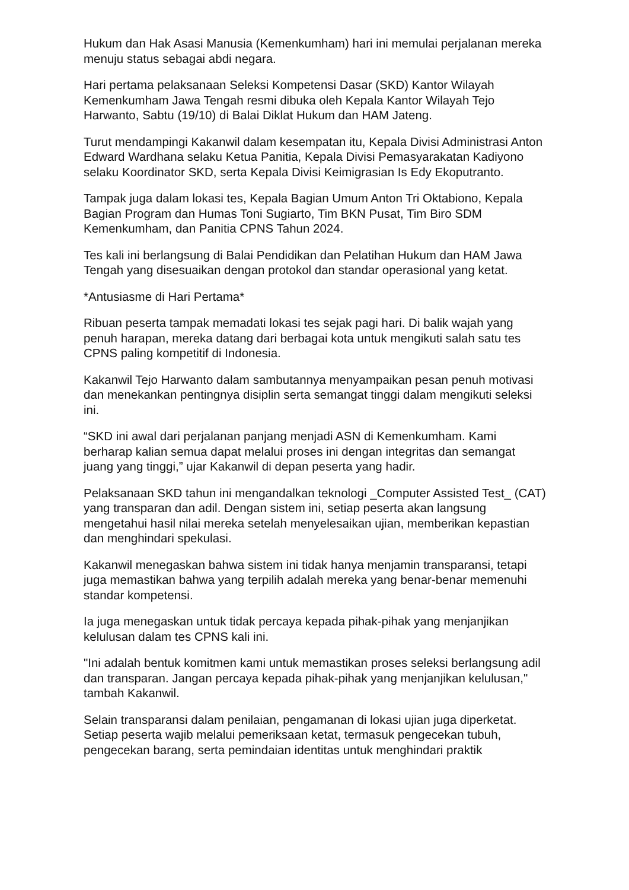Hukum dan Hak Asasi Manusia (Kemenkumham) hari ini memulai perjalanan mereka menuju status sebagai abdi negara.
Hari pertama pelaksanaan Seleksi Kompetensi Dasar (SKD) Kantor Wilayah Kemenkumham Jawa Tengah resmi dibuka oleh Kepala Kantor Wilayah Tejo Harwanto, Sabtu (19/10) di Balai Diklat Hukum dan HAM Jateng.
Turut mendampingi Kakanwil dalam kesempatan itu, Kepala Divisi Administrasi Anton Edward Wardhana selaku Ketua Panitia, Kepala Divisi Pemasyarakatan Kadiyono selaku Koordinator SKD, serta Kepala Divisi Keimigrasian Is Edy Ekoputranto.
Tampak juga dalam lokasi tes, Kepala Bagian Umum Anton Tri Oktabiono, Kepala Bagian Program dan Humas Toni Sugiarto, Tim BKN Pusat, Tim Biro SDM Kemenkumham, dan Panitia CPNS Tahun 2024.
Tes kali ini berlangsung di Balai Pendidikan dan Pelatihan Hukum dan HAM Jawa Tengah yang disesuaikan dengan protokol dan standar operasional yang ketat.
*Antusiasme di Hari Pertama*
Ribuan peserta tampak memadati lokasi tes sejak pagi hari. Di balik wajah yang penuh harapan, mereka datang dari berbagai kota untuk mengikuti salah satu tes CPNS paling kompetitif di Indonesia.
Kakanwil Tejo Harwanto dalam sambutannya menyampaikan pesan penuh motivasi dan menekankan pentingnya disiplin serta semangat tinggi dalam mengikuti seleksi ini.
“SKD ini awal dari perjalanan panjang menjadi ASN di Kemenkumham. Kami berharap kalian semua dapat melalui proses ini dengan integritas dan semangat juang yang tinggi,” ujar Kakanwil di depan peserta yang hadir.
Pelaksanaan SKD tahun ini mengandalkan teknologi _Computer Assisted Test_ (CAT) yang transparan dan adil. Dengan sistem ini, setiap peserta akan langsung mengetahui hasil nilai mereka setelah menyelesaikan ujian, memberikan kepastian dan menghindari spekulasi.
Kakanwil menegaskan bahwa sistem ini tidak hanya menjamin transparansi, tetapi juga memastikan bahwa yang terpilih adalah mereka yang benar-benar memenuhi standar kompetensi.
Ia juga menegaskan untuk tidak percaya kepada pihak-pihak yang menjanjikan kelulusan dalam tes CPNS kali ini.
"Ini adalah bentuk komitmen kami untuk memastikan proses seleksi berlangsung adil dan transparan. Jangan percaya kepada pihak-pihak yang menjanjikan kelulusan," tambah Kakanwil.
Selain transparansi dalam penilaian, pengamanan di lokasi ujian juga diperketat. Setiap peserta wajib melalui pemeriksaan ketat, termasuk pengecekan tubuh, pengecekan barang, serta pemindaian identitas untuk menghindari praktik